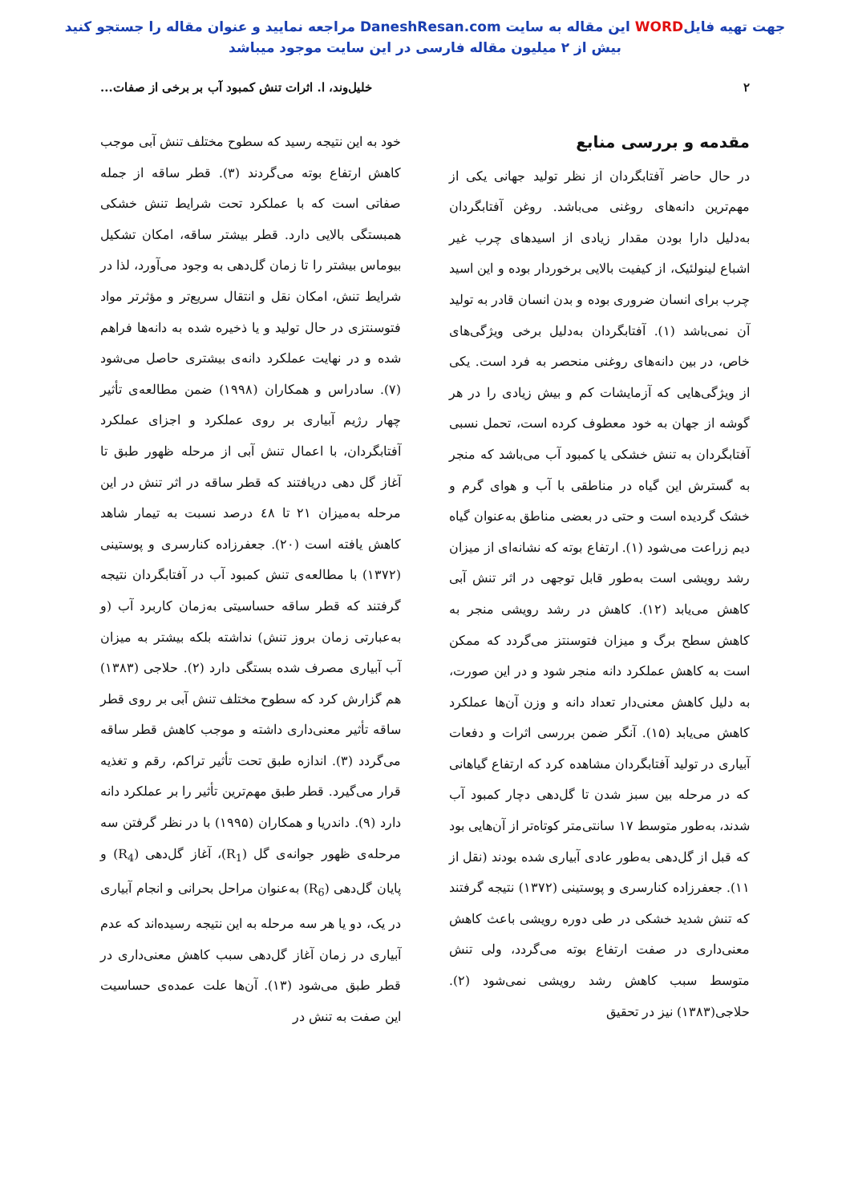جهت تهیه فایلWORD این مقاله به سایت DaneshResan.com مراجعه نمایید و عنوان مقاله را جستجو کنید
بیش از ۲ میلیون مقاله فارسی در این سایت موجود میباشد
۲ خلیل‌وند، ا. اثرات تنش کمبود آب بر برخی از صفات...
مقدمه و بررسی منابع
در حال حاضر آفتابگردان از نظر تولید جهانی یکی از مهم‌ترین دانه‌های روغنی می‌باشد. روغن آفتابگردان به‌دلیل دارا بودن مقدار زیادی از اسیدهای چرب غیر اشباع لینولئیک، از کیفیت بالایی برخوردار بوده و این اسید چرب برای انسان ضروری بوده و بدن انسان قادر به تولید آن نمی‌باشد (۱). آفتابگردان به‌دلیل برخی ویژگی‌های خاص، در بین دانه‌های روغنی منحصر به فرد است. یکی از ویژگی‌هایی که آزمایشات کم و بیش زیادی را در هر گوشه از جهان به خود معطوف کرده است، تحمل نسبی آفتابگردان به تنش خشکی یا کمبود آب می‌باشد که منجر به گسترش این گیاه در مناطقی با آب و هوای گرم و خشک گردیده است و حتی در بعضی مناطق به‌عنوان گیاه دیم زراعت می‌شود (۱). ارتفاع بوته که نشانه‌ای از میزان رشد رویشی است به‌طور قابل توجهی در اثر تنش آبی کاهش می‌یابد (۱۲). کاهش در رشد رویشی منجر به کاهش سطح برگ و میزان فتوسنتز می‌گردد که ممکن است به کاهش عملکرد دانه منجر شود و در این صورت، به دلیل کاهش معنی‌دار تعداد دانه و وزن آن‌ها عملکرد کاهش می‌یابد (۱۵). آنگر ضمن بررسی اثرات و دفعات آبیاری در تولید آفتابگردان مشاهده کرد که ارتفاع گیاهانی که در مرحله بین سبز شدن تا گل‌دهی دچار کمبود آب شدند، به‌طور متوسط ۱۷ سانتی‌متر کوتاه‌تر از آن‌هایی بود که قبل از گل‌دهی به‌طور عادی آبیاری شده بودند (نقل از ۱۱). جعفرزاده کنارسری و پوستینی (۱۳۷۲) نتیجه گرفتند که تنش شدید خشکی در طی دوره رویشی باعث کاهش معنی‌داری در صفت ارتفاع بوته می‌گردد، ولی تنش متوسط سبب کاهش رشد رویشی نمی‌شود (۲). حلاجی(۱۳۸۳) نیز در تحقیق
خود به این نتیجه رسید که سطوح مختلف تنش آبی موجب کاهش ارتفاع بوته می‌گردند (۳). قطر ساقه از جمله صفاتی است که با عملکرد تحت شرایط تنش خشکی همبستگی بالایی دارد. قطر بیشتر ساقه، امکان تشکیل بیوماس بیشتر را تا زمان گل‌دهی به وجود می‌آورد، لذا در شرایط تنش، امکان نقل و انتقال سریع‌تر و مؤثرتر مواد فتوسنتزی در حال تولید و یا ذخیره شده به دانه‌ها فراهم شده و در نهایت عملکرد دانه‌ی بیشتری حاصل می‌شود (۷). سادراس و همکاران (۱۹۹۸) ضمن مطالعه‌ی تأثیر چهار رژیم آبیاری بر روی عملکرد و اجزای عملکرد آفتابگردان، با اعمال تنش آبی از مرحله ظهور طبق تا آغاز گل دهی دریافتند که قطر ساقه در اثر تنش در این مرحله به‌میزان ۲۱ تا ٤٨ درصد نسبت به تیمار شاهد کاهش یافته است (۲۰). جعفرزاده کنارسری و پوستینی (۱۳۷۲) با مطالعه‌ی تنش کمبود آب در آفتابگردان نتیجه گرفتند که قطر ساقه حساسیتی به‌زمان کاربرد آب (و به‌عبارتی زمان بروز تنش) نداشته بلکه بیشتر به میزان آب آبیاری مصرف شده بستگی دارد (۲). حلاجی (۱۳۸۳) هم گزارش کرد که سطوح مختلف تنش آبی بر روی قطر ساقه تأثیر معنی‌داری داشته و موجب کاهش قطر ساقه می‌گردد (۳). اندازه طبق تحت تأثیر تراکم، رقم و تغذیه قرار می‌گیرد. قطر طبق مهم‌ترین تأثیر را بر عملکرد دانه دارد (۹). داندریا و همکاران (۱۹۹۵) با در نظر گرفتن سه مرحله‌ی ظهور جوانه‌ی گل (R<sub>1</sub>)، آغاز گل‌دهی (R<sub>4</sub>) و پایان گل‌دهی (R<sub>6</sub>) به‌عنوان مراحل بحرانی و انجام آبیاری در یک، دو یا هر سه مرحله به این نتیجه رسیده‌اند که عدم آبیاری در زمان آغاز گل‌دهی سبب کاهش معنی‌داری در قطر طبق می‌شود (۱۳). آن‌ها علت عمده‌ی حساسیت این صفت به تنش در